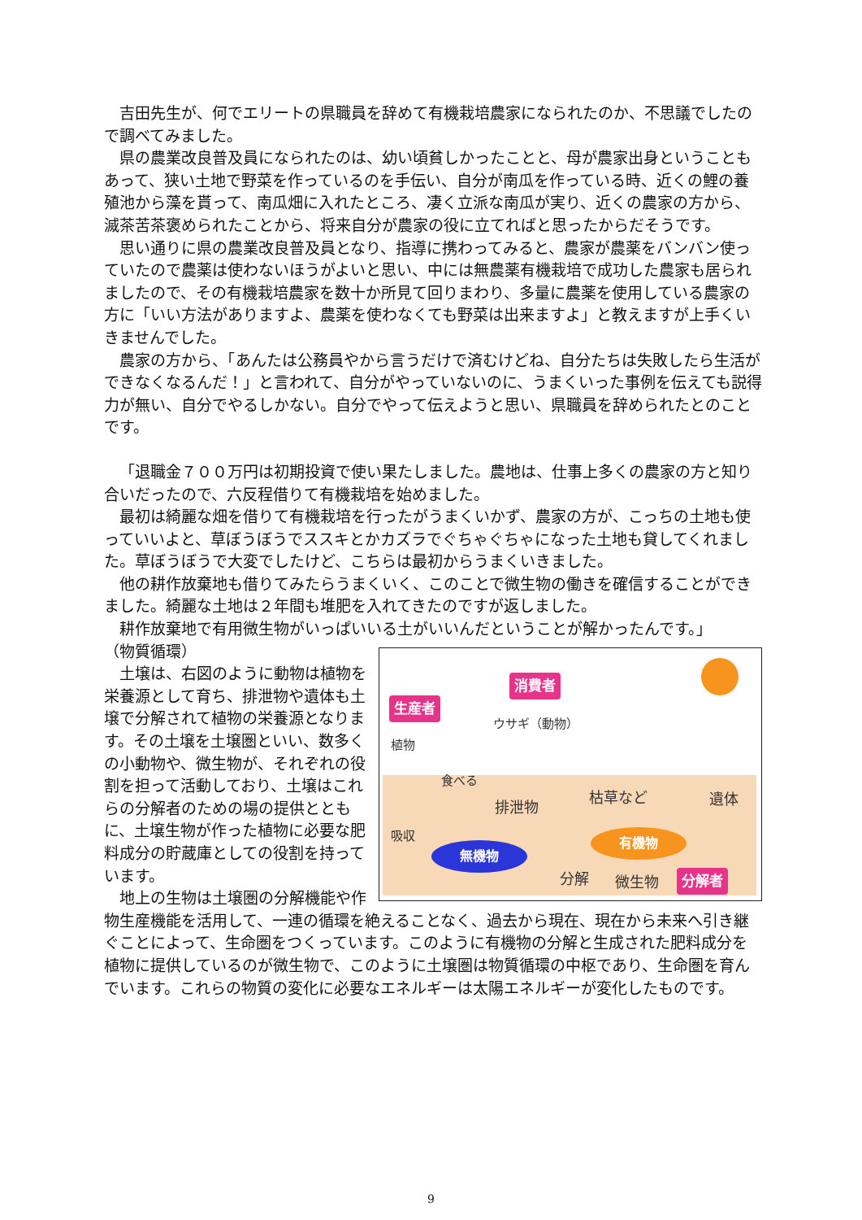吉田先生が、何でエリートの県職員を辞めて有機栽培農家になられたのか、不思議でしたので調べてみました。
県の農業改良普及員になられたのは、幼い頃貧しかったことと、母が農家出身ということもあって、狭い土地で野菜を作っているのを手伝い、自分が南瓜を作っている時、近くの鯉の養殖池から藻を貰って、南瓜畑に入れたところ、凄く立派な南瓜が実り、近くの農家の方から、滅茶苦茶褒められたことから、将来自分が農家の役に立てればと思ったからだそうです。
思い通りに県の農業改良普及員となり、指導に携わってみると、農家が農薬をバンバン使っていたので農薬は使わないほうがよいと思い、中には無農薬有機栽培で成功した農家も居られましたので、その有機栽培農家を数十か所見て回りまわり、多量に農薬を使用している農家の方に「いい方法がありますよ、農薬を使わなくても野菜は出来ますよ」と教えますが上手くいきませんでした。
農家の方から、「あんたは公務員やから言うだけで済むけどね、自分たちは失敗したら生活ができなくなるんだ！」と言われて、自分がやっていないのに、うまくいった事例を伝えても説得力が無い、自分でやるしかない。自分でやって伝えようと思い、県職員を辞められたとのことです。
「退職金７００万円は初期投資で使い果たしました。農地は、仕事上多くの農家の方と知り合いだったので、六反程借りて有機栽培を始めました。
最初は綺麗な畑を借りて有機栽培を行ったがうまくいかず、農家の方が、こっちの土地も使っていいよと、草ぼうぼうでススキとかカズラでぐちゃぐちゃになった土地も貸してくれました。草ぼうぼうで大変でしたけど、こちらは最初からうまくいきました。
他の耕作放棄地も借りてみたらうまくいく、このことで微生物の働きを確信することができました。綺麗な土地は２年間も堆肥を入れてきたのですが返しました。
耕作放棄地で有用微生物がいっぱいいる土がいいんだということが解かったんです。」
消費者
生産者
ウサギ（動物）
植物
食べる
排泄物
枯草など 遺体
吸収
無機物
有機物
分解 微生物 分解者
（物質循環）
土壌は、右図のように動物は植物を栄養源として育ち、排泄物や遺体も土壌で分解されて植物の栄養源となります。その土壌を土壌圏といい、数多くの小動物や、微生物が、それぞれの役割を担って活動しており、土壌はこれらの分解者のための場の提供とともに、土壌生物が作った植物に必要な肥料成分の貯蔵庫としての役割を持っています。
地上の生物は土壌圏の分解機能や作物生産機能を活用して、一連の循環を絶えることなく、過去から現在、現在から未来へ引き継ぐことによって、生命圏をつくっています。このように有機物の分解と生成された肥料成分を植物に提供しているのが微生物で、このように土壌圏は物質循環の中枢であり、生命圏を育んでいます。これらの物質の変化に必要なエネルギーは太陽エネルギーが変化したものです。
9